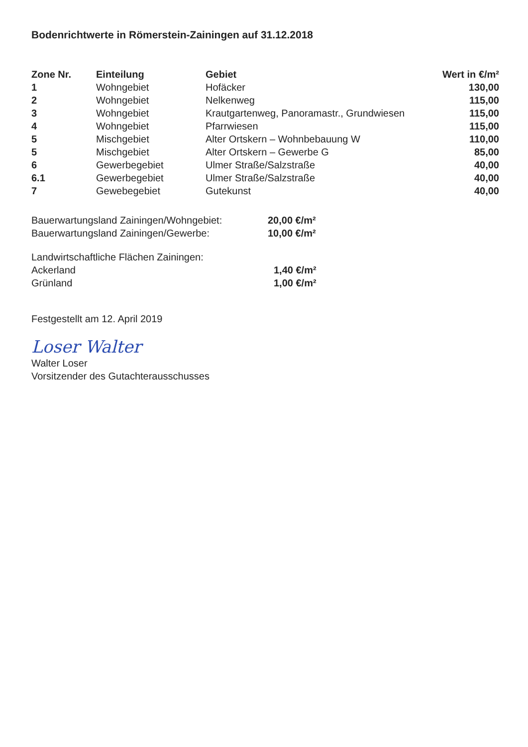Bodenrichtwerte in Römerstein-Zainingen auf 31.12.2018
| Zone Nr. | Einteilung | Gebiet | Wert in €/m² |
| --- | --- | --- | --- |
| 1 | Wohngebiet | Hofäcker | 130,00 |
| 2 | Wohngebiet | Nelkenweg | 115,00 |
| 3 | Wohngebiet | Krautgartenweg, Panoramastr., Grundwiesen | 115,00 |
| 4 | Wohngebiet | Pfarrwiesen | 115,00 |
| 5 | Mischgebiet | Alter Ortskern – Wohnbebauung W | 110,00 |
| 5 | Mischgebiet | Alter Ortskern – Gewerbe G | 85,00 |
| 6 | Gewerbegebiet | Ulmer Straße/Salzstraße | 40,00 |
| 6.1 | Gewerbegebiet | Ulmer Straße/Salzstraße | 40,00 |
| 7 | Gewebegebiet | Gutekunst | 40,00 |
Bauerwartungsland Zainingen/Wohngebiet:
Bauerwartungsland Zainingen/Gewerbe:
20,00 €/m²
10,00 €/m²
Landwirtschaftliche Flächen Zainingen:
Ackerland
Grünland
1,40 €/m²
1,00 €/m²
Festgestellt am 12. April 2019
Loser Walter
Walter Loser
Vorsitzender des Gutachterausschusses